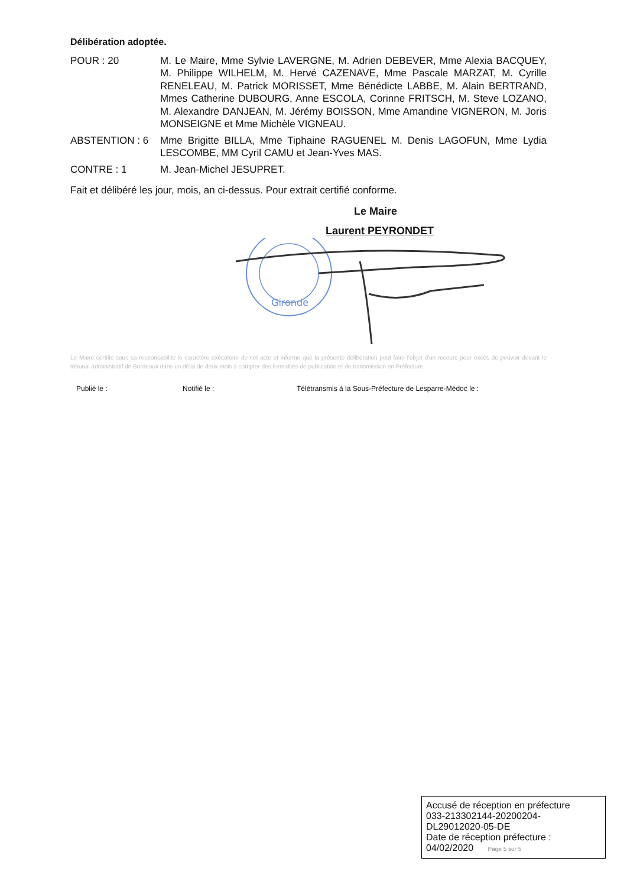Délibération adoptée.
POUR : 20 M. Le Maire, Mme Sylvie LAVERGNE, M. Adrien DEBEVER, Mme Alexia BACQUEY, M. Philippe WILHELM, M. Hervé CAZENAVE, Mme Pascale MARZAT, M. Cyrille RENELEAU, M. Patrick MORISSET, Mme Bénédicte LABBE, M. Alain BERTRAND, Mmes Catherine DUBOURG, Anne ESCOLA, Corinne FRITSCH, M. Steve LOZANO, M. Alexandre DANJEAN, M. Jérémy BOISSON, Mme Amandine VIGNERON, M. Joris MONSEIGNE et Mme Michèle VIGNEAU.
ABSTENTION : 6 Mme Brigitte BILLA, Mme Tiphaine RAGUENEL M. Denis LAGOFUN, Mme Lydia LESCOMBE, MM Cyril CAMU et Jean-Yves MAS.
CONTRE : 1 M. Jean-Michel JESUPRET.
Fait et délibéré les jour, mois, an ci-dessus. Pour extrait certifié conforme.
Le Maire
Laurent PEYRONDET
Gironde
Le Maire certifie sous sa responsabilité le caractère exécutoire de cet acte et informe que la présente délibération peut faire l'objet d'un recours pour excès de pouvoir devant le tribunal administratif de Bordeaux dans un délai de deux mois à compter des formalités de publication et de transmission en Préfecture.
Publié le : Notifié le : Télétransmis à la Sous-Préfecture de Lesparre-Médoc le :
Accusé de réception en préfecture
033-213302144-20200204-
DL29012020-05-DE
Date de réception préfecture :
04/02/2020 Page 5 sur 5